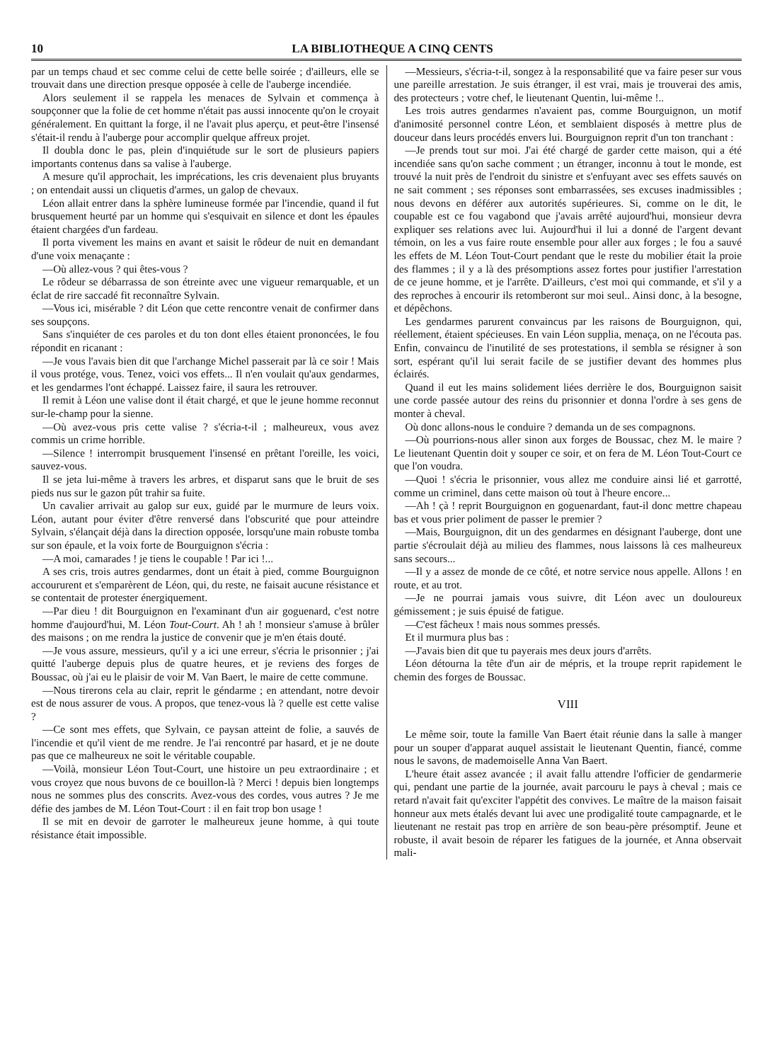10 LA BIBLIOTHEQUE A CINQ CENTS
par un temps chaud et sec comme celui de cette belle soirée ; d'ailleurs, elle se trouvait dans une direction presque opposée à celle de l'auberge incendiée.
Alors seulement il se rappela les menaces de Sylvain et commença à soupçonner que la folie de cet homme n'était pas aussi innocente qu'on le croyait généralement. En quittant la forge, il ne l'avait plus aperçu, et peut-être l'insensé s'était-il rendu à l'auberge pour accomplir quelque affreux projet.
Il doubla donc le pas, plein d'inquiétude sur le sort de plusieurs papiers importants contenus dans sa valise à l'auberge.
A mesure qu'il approchait, les imprécations, les cris devenaient plus bruyants ; on entendait aussi un cliquetis d'armes, un galop de chevaux.
Léon allait entrer dans la sphère lumineuse formée par l'incendie, quand il fut brusquement heurté par un homme qui s'esquivait en silence et dont les épaules étaient chargées d'un fardeau.
Il porta vivement les mains en avant et saisit le rôdeur de nuit en demandant d'une voix menaçante :
—Où allez-vous ? qui êtes-vous ?
Le rôdeur se débarrassa de son étreinte avec une vigueur remarquable, et un éclat de rire saccadé fit reconnaître Sylvain.
—Vous ici, misérable ? dit Léon que cette rencontre venait de confirmer dans ses soupçons.
Sans s'inquiéter de ces paroles et du ton dont elles étaient prononcées, le fou répondit en ricanant :
—Je vous l'avais bien dit que l'archange Michel passerait par là ce soir ! Mais il vous protége, vous. Tenez, voici vos effets... Il n'en voulait qu'aux gendarmes, et les gendarmes l'ont échappé. Laissez faire, il saura les retrouver.
Il remit à Léon une valise dont il était chargé, et que le jeune homme reconnut sur-le-champ pour la sienne.
—Où avez-vous pris cette valise ? s'écria-t-il ; malheureux, vous avez commis un crime horrible.
—Silence ! interrompit brusquement l'insensé en prêtant l'oreille, les voici, sauvez-vous.
Il se jeta lui-même à travers les arbres, et disparut sans que le bruit de ses pieds nus sur le gazon pût trahir sa fuite.
Un cavalier arrivait au galop sur eux, guidé par le murmure de leurs voix. Léon, autant pour éviter d'être renversé dans l'obscurité que pour atteindre Sylvain, s'élançait déjà dans la direction opposée, lorsqu'une main robuste tomba sur son épaule, et la voix forte de Bourguignon s'écria :
—A moi, camarades ! je tiens le coupable ! Par ici !...
A ses cris, trois autres gendarmes, dont un était à pied, comme Bourguignon accoururent et s'emparèrent de Léon, qui, du reste, ne faisait aucune résistance et se contentait de protester énergiquement.
—Par dieu ! dit Bourguignon en l'examinant d'un air goguenard, c'est notre homme d'aujourd'hui, M. Léon Tout-Court. Ah ! ah ! monsieur s'amuse à brûler des maisons ; on me rendra la justice de convenir que je m'en étais douté.
—Je vous assure, messieurs, qu'il y a ici une erreur, s'écria le prisonnier ; j'ai quitté l'auberge depuis plus de quatre heures, et je reviens des forges de Boussac, où j'ai eu le plaisir de voir M. Van Baert, le maire de cette commune.
—Nous tirerons cela au clair, reprit le géndarme ; en attendant, notre devoir est de nous assurer de vous. A propos, que tenez-vous là ? quelle est cette valise ?
—Ce sont mes effets, que Sylvain, ce paysan atteint de folie, a sauvés de l'incendie et qu'il vient de me rendre. Je l'ai rencontré par hasard, et je ne doute pas que ce malheureux ne soit le véritable coupable.
—Voilà, monsieur Léon Tout-Court, une histoire un peu extraordinaire ; et vous croyez que nous buvons de ce bouillon-là ? Merci ! depuis bien longtemps nous ne sommes plus des conscrits. Avez-vous des cordes, vous autres ? Je me défie des jambes de M. Léon Tout-Court : il en fait trop bon usage !
Il se mit en devoir de garroter le malheureux jeune homme, à qui toute résistance était impossible.
—Messieurs, s'écria-t-il, songez à la responsabilité que va faire peser sur vous une pareille arrestation. Je suis étranger, il est vrai, mais je trouverai des amis, des protecteurs ; votre chef, le lieutenant Quentin, lui-même !..
Les trois autres gendarmes n'avaient pas, comme Bourguignon, un motif d'animosité personnel contre Léon, et semblaient disposés à mettre plus de douceur dans leurs procédés envers lui. Bourguignon reprit d'un ton tranchant :
—Je prends tout sur moi. J'ai été chargé de garder cette maison, qui a été incendiée sans qu'on sache comment ; un étranger, inconnu à tout le monde, est trouvé la nuit près de l'endroit du sinistre et s'enfuyant avec ses effets sauvés on ne sait comment ; ses réponses sont embarrassées, ses excuses inadmissibles ; nous devons en déférer aux autorités supérieures. Si, comme on le dit, le coupable est ce fou vagabond que j'avais arrêté aujourd'hui, monsieur devra expliquer ses relations avec lui. Aujourd'hui il lui a donné de l'argent devant témoin, on les a vus faire route ensemble pour aller aux forges ; le fou a sauvé les effets de M. Léon Tout-Court pendant que le reste du mobilier était la proie des flammes ; il y a là des présomptions assez fortes pour justifier l'arrestation de ce jeune homme, et je l'arrête. D'ailleurs, c'est moi qui commande, et s'il y a des reproches à encourir ils retomberont sur moi seul.. Ainsi donc, à la besogne, et dépêchons.
Les gendarmes parurent convaincus par les raisons de Bourguignon, qui, réellement, étaient spécieuses. En vain Léon supplia, menaça, on ne l'écouta pas. Enfin, convaincu de l'inutilité de ses protestations, il sembla se résigner à son sort, espérant qu'il lui serait facile de se justifier devant des hommes plus éclairés.
Quand il eut les mains solidement liées derrière le dos, Bourguignon saisit une corde passée autour des reins du prisonnier et donna l'ordre à ses gens de monter à cheval.
Où donc allons-nous le conduire ? demanda un de ses compagnons.
—Où pourrions-nous aller sinon aux forges de Boussac, chez M. le maire ? Le lieutenant Quentin doit y souper ce soir, et on fera de M. Léon Tout-Court ce que l'on voudra.
—Quoi ! s'écria le prisonnier, vous allez me conduire ainsi lié et garrotté, comme un criminel, dans cette maison où tout à l'heure encore...
—Ah ! çà ! reprit Bourguignon en goguenardant, faut-il donc mettre chapeau bas et vous prier poliment de passer le premier ?
—Mais, Bourguignon, dit un des gendarmes en désignant l'auberge, dont une partie s'écroulait déjà au milieu des flammes, nous laissons là ces malheureux sans secours...
—Il y a assez de monde de ce côté, et notre service nous appelle. Allons ! en route, et au trot.
—Je ne pourrai jamais vous suivre, dit Léon avec un douloureux gémissement ; je suis épuisé de fatigue.
—C'est fâcheux ! mais nous sommes pressés.
Et il murmura plus bas :
—J'avais bien dit que tu payerais mes deux jours d'arrêts.
Léon détourna la tête d'un air de mépris, et la troupe reprit rapidement le chemin des forges de Boussac.
VIII
Le même soir, toute la famille Van Baert était réunie dans la salle à manger pour un souper d'apparat auquel assistait le lieutenant Quentin, fiancé, comme nous le savons, de mademoiselle Anna Van Baert.
L'heure était assez avancée ; il avait fallu attendre l'officier de gendarmerie qui, pendant une partie de la journée, avait parcouru le pays à cheval ; mais ce retard n'avait fait qu'exciter l'appétit des convives. Le maître de la maison faisait honneur aux mets étalés devant lui avec une prodigalité toute campagnarde, et le lieutenant ne restait pas trop en arrière de son beau-père présomptif. Jeune et robuste, il avait besoin de réparer les fatigues de la journée, et Anna observait mali-